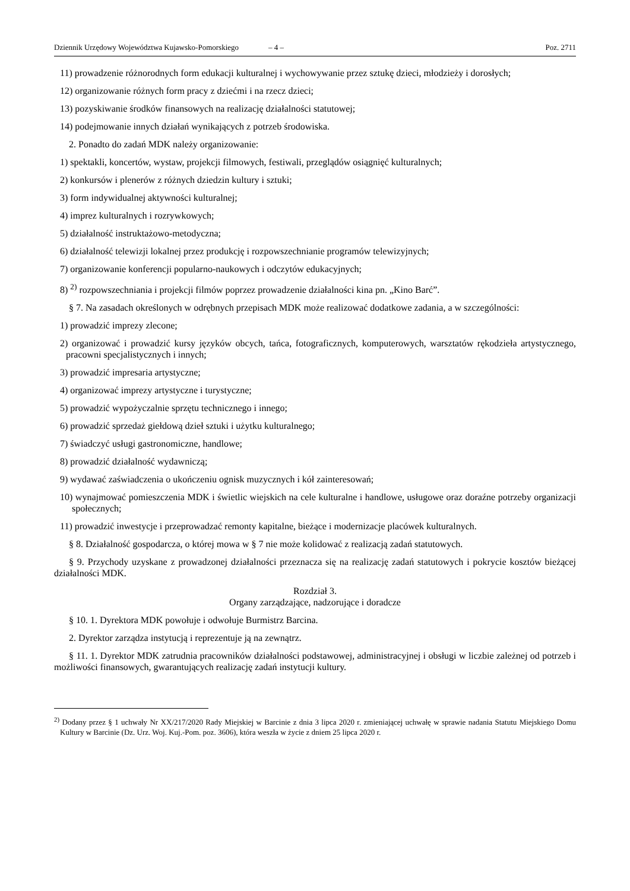Dziennik Urzędowy Województwa Kujawsko-Pomorskiego – 4 – Poz. 2711
11) prowadzenie różnorodnych form edukacji kulturalnej i wychowywanie przez sztukę dzieci, młodzieży i dorosłych;
12) organizowanie różnych form pracy z dziećmi i na rzecz dzieci;
13) pozyskiwanie środków finansowych na realizację działalności statutowej;
14) podejmowanie innych działań wynikających z potrzeb środowiska.
2. Ponadto do zadań MDK należy organizowanie:
1) spektakli, koncertów, wystaw, projekcji filmowych, festiwali, przeglądów osiągnięć kulturalnych;
2) konkursów i plenerów z różnych dziedzin kultury i sztuki;
3) form indywidualnej aktywności kulturalnej;
4) imprez kulturalnych i rozrywkowych;
5) działalność instruktażowo-metodyczna;
6) działalność telewizji lokalnej przez produkcję i rozpowszechnianie programów telewizyjnych;
7) organizowanie konferencji popularno-naukowych i odczytów edukacyjnych;
8) <sup>2)</sup> rozpowszechniania i projekcji filmów poprzez prowadzenie działalności kina pn. „Kino Barć”.
§ 7. Na zasadach określonych w odrębnych przepisach MDK może realizować dodatkowe zadania, a w szczególności:
1) prowadzić imprezy zlecone;
2) organizować i prowadzić kursy języków obcych, tańca, fotograficznych, komputerowych, warsztatów rękodzieła artystycznego, pracowni specjalistycznych i innych;
3) prowadzić impresaria artystyczne;
4) organizować imprezy artystyczne i turystyczne;
5) prowadzić wypożyczalnie sprzętu technicznego i innego;
6) prowadzić sprzedaż giełdową dzieł sztuki i użytku kulturalnego;
7) świadczyć usługi gastronomiczne, handlowe;
8) prowadzić działalność wydawniczą;
9) wydawać zaświadczenia o ukończeniu ognisk muzycznych i kół zainteresowań;
10) wynajmować pomieszczenia MDK i świetlic wiejskich na cele kulturalne i handlowe, usługowe oraz doraźne potrzeby organizacji społecznych;
11) prowadzić inwestycje i przeprowadzać remonty kapitalne, bieżące i modernizacje placówek kulturalnych.
§ 8. Działalność gospodarcza, o której mowa w § 7 nie może kolidować z realizacją zadań statutowych.
§ 9. Przychody uzyskane z prowadzonej działalności przeznacza się na realizację zadań statutowych i pokrycie kosztów bieżącej działalności MDK.
Rozdział 3.
Organy zarządzające, nadzorujące i doradcze
§ 10. 1. Dyrektora MDK powołuje i odwołuje Burmistrz Barcina.
2. Dyrektor zarządza instytucją i reprezentuje ją na zewnątrz.
§ 11. 1. Dyrektor MDK zatrudnia pracowników działalności podstawowej, administracyjnej i obsługi w liczbie zależnej od potrzeb i możliwości finansowych, gwarantujących realizację zadań instytucji kultury.
<sup>2)</sup> Dodany przez § 1 uchwały Nr XX/217/2020 Rady Miejskiej w Barcinie z dnia 3 lipca 2020 r. zmieniającej uchwałę w sprawie nadania Statutu Miejskiego Domu Kultury w Barcinie (Dz. Urz. Woj. Kuj.-Pom. poz. 3606), która weszła w życie z dniem 25 lipca 2020 r.